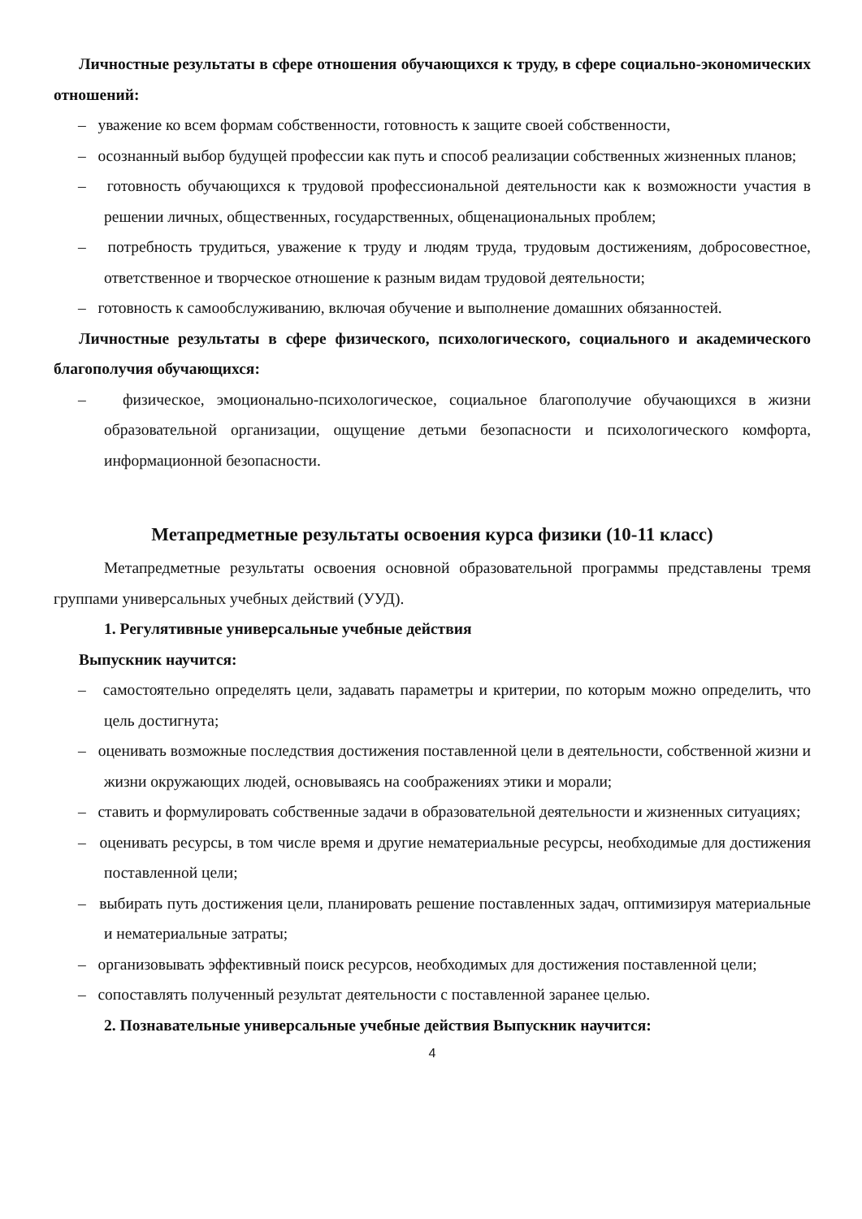Личностные результаты в сфере отношения обучающихся к труду, в сфере социально-экономических отношений:
– уважение ко всем формам собственности, готовность к защите своей собственности,
– осознанный выбор будущей профессии как путь и способ реализации собственных жизненных планов;
– готовность обучающихся к трудовой профессиональной деятельности как к возможности участия в решении личных, общественных, государственных, общенациональных проблем;
– потребность трудиться, уважение к труду и людям труда, трудовым достижениям, добросовестное, ответственное и творческое отношение к разным видам трудовой деятельности;
– готовность к самообслуживанию, включая обучение и выполнение домашних обязанностей.
Личностные результаты в сфере физического, психологического, социального и академического благополучия обучающихся:
– физическое, эмоционально-психологическое, социальное благополучие обучающихся в жизни образовательной организации, ощущение детьми безопасности и психологического комфорта, информационной безопасности.
Метапредметные результаты освоения курса физики (10-11 класс)
Метапредметные результаты освоения основной образовательной программы представлены тремя группами универсальных учебных действий (УУД).
1. Регулятивные универсальные учебные действия
Выпускник научится:
– самостоятельно определять цели, задавать параметры и критерии, по которым можно определить, что цель достигнута;
– оценивать возможные последствия достижения поставленной цели в деятельности, собственной жизни и жизни окружающих людей, основываясь на соображениях этики и морали;
– ставить и формулировать собственные задачи в образовательной деятельности и жизненных ситуациях;
– оценивать ресурсы, в том числе время и другие нематериальные ресурсы, необходимые для достижения поставленной цели;
– выбирать путь достижения цели, планировать решение поставленных задач, оптимизируя материальные и нематериальные затраты;
– организовывать эффективный поиск ресурсов, необходимых для достижения поставленной цели;
– сопоставлять полученный результат деятельности с поставленной заранее целью.
2. Познавательные универсальные учебные действия Выпускник научится:
4